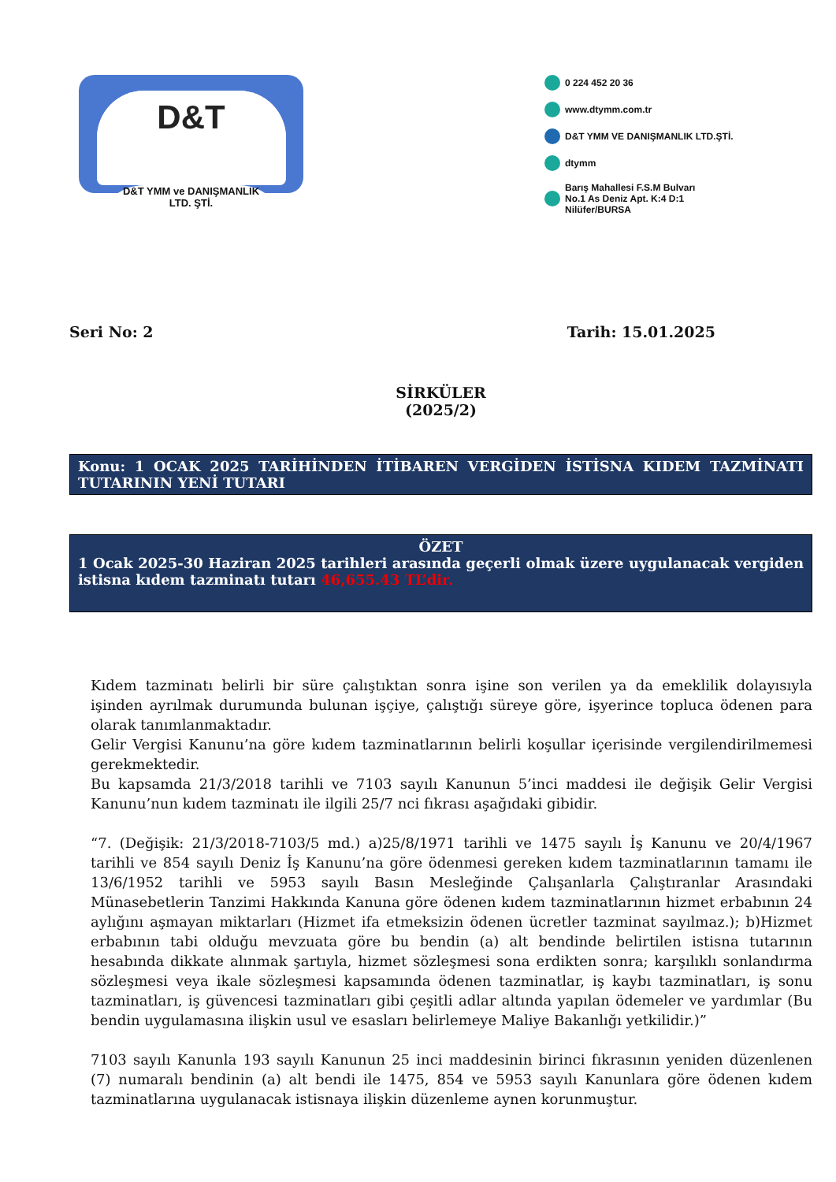D&T
D&T YMM ve DANIŞMANLIK
LTD. ŞTİ.
0 224 452 20 36
www.dtymm.com.tr
D&T YMM VE DANIŞMANLIK LTD.ŞTİ.
dtymm
Barış Mahallesi F.S.M Bulvarı
No.1 As Deniz Apt. K:4 D:1
Nilüfer/BURSA
Seri No: 2 Tarih: 15.01.2025
SİRKÜLER
(2025/2)
Konu: 1 OCAK 2025 TARİHİNDEN İTİBAREN VERGİDEN İSTİSNA KIDEM TAZMİNATI TUTARININ YENİ TUTARI
ÖZET
1 Ocak 2025-30 Haziran 2025 tarihleri arasında geçerli olmak üzere uygulanacak vergiden istisna kıdem tazminatı tutarı 46,655.43 TL’dir.
Kıdem tazminatı belirli bir süre çalıştıktan sonra işine son verilen ya da emeklilik dolayısıyla işinden ayrılmak durumunda bulunan işçiye, çalıştığı süreye göre, işyerince topluca ödenen para olarak tanımlanmaktadır.
Gelir Vergisi Kanunu’na göre kıdem tazminatlarının belirli koşullar içerisinde vergilendirilmemesi gerekmektedir.
Bu kapsamda 21/3/2018 tarihli ve 7103 sayılı Kanunun 5’inci maddesi ile değişik Gelir Vergisi Kanunu’nun kıdem tazminatı ile ilgili 25/7 nci fıkrası aşağıdaki gibidir.
“7. (Değişik: 21/3/2018-7103/5 md.) a)25/8/1971 tarihli ve 1475 sayılı İş Kanunu ve 20/4/1967 tarihli ve 854 sayılı Deniz İş Kanunu’na göre ödenmesi gereken kıdem tazminatlarının tamamı ile 13/6/1952 tarihli ve 5953 sayılı Basın Mesleğinde Çalışanlarla Çalıştıranlar Arasındaki Münasebetlerin Tanzimi Hakkında Kanuna göre ödenen kıdem tazminatlarının hizmet erbabının 24 aylığını aşmayan miktarları (Hizmet ifa etmeksizin ödenen ücretler tazminat sayılmaz.); b)Hizmet erbabının tabi olduğu mevzuata göre bu bendin (a) alt bendinde belirtilen istisna tutarının hesabında dikkate alınmak şartıyla, hizmet sözleşmesi sona erdikten sonra; karşılıklı sonlandırma sözleşmesi veya ikale sözleşmesi kapsamında ödenen tazminatlar, iş kaybı tazminatları, iş sonu tazminatları, iş güvencesi tazminatları gibi çeşitli adlar altında yapılan ödemeler ve yardımlar (Bu bendin uygulamasına ilişkin usul ve esasları belirlemeye Maliye Bakanlığı yetkilidir.)”
7103 sayılı Kanunla 193 sayılı Kanunun 25 inci maddesinin birinci fıkrasının yeniden düzenlenen (7) numaralı bendinin (a) alt bendi ile 1475, 854 ve 5953 sayılı Kanunlara göre ödenen kıdem tazminatlarına uygulanacak istisnaya ilişkin düzenleme aynen korunmuştur.